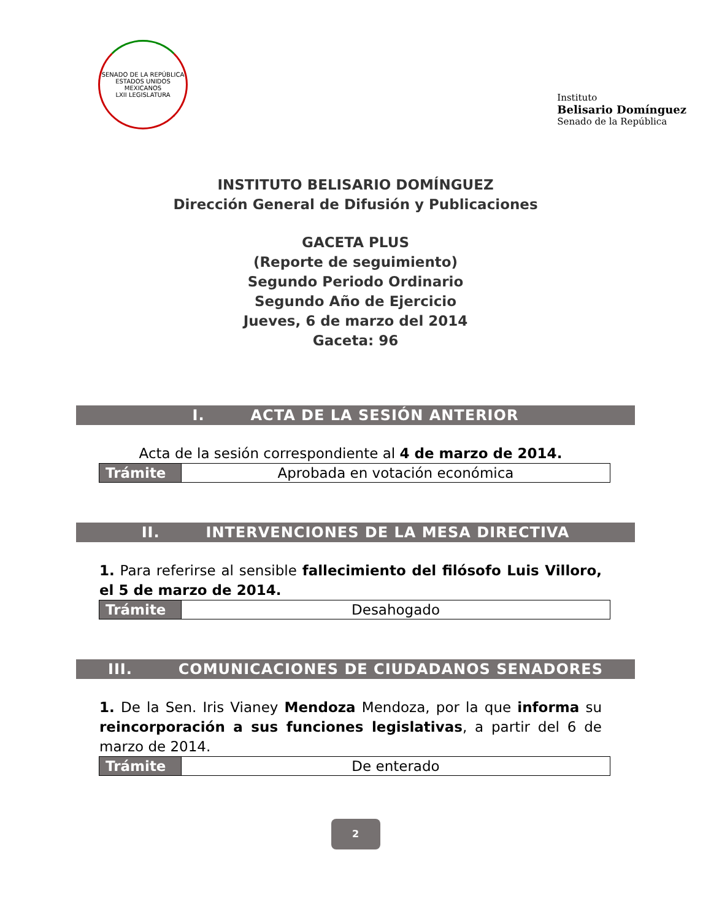SENADO DE LA REPÚBLICA
ESTADOS UNIDOS MEXICANOS
LXII LEGISLATURA
Instituto
Belisario Domínguez
Senado de la República
INSTITUTO BELISARIO DOMÍNGUEZ
Dirección General de Difusión y Publicaciones
GACETA PLUS
(Reporte de seguimiento)
Segundo Periodo Ordinario
Segundo Año de Ejercicio
Jueves, 6 de marzo del 2014
Gaceta: 96
I. ACTA DE LA SESIÓN ANTERIOR
Acta de la sesión correspondiente al 4 de marzo de 2014.
| Trámite | Aprobada en votación económica |
II. INTERVENCIONES DE LA MESA DIRECTIVA
1. Para referirse al sensible fallecimiento del filósofo Luis Villoro, el 5 de marzo de 2014.
| Trámite | Desahogado |
III. COMUNICACIONES DE CIUDADANOS SENADORES
1. De la Sen. Iris Vianey Mendoza Mendoza, por la que informa su reincorporación a sus funciones legislativas, a partir del 6 de marzo de 2014.
| Trámite | De enterado |
2